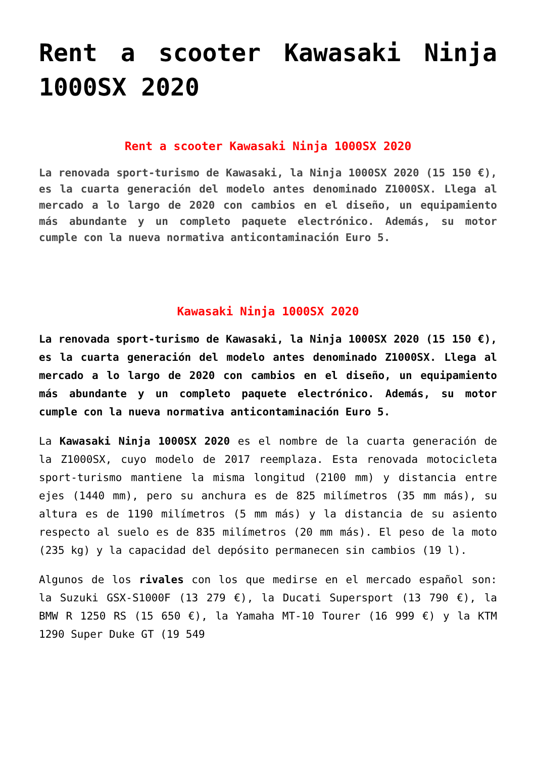Rent a scooter Kawasaki Ninja 1000SX 2020
Rent a scooter Kawasaki Ninja 1000SX 2020
La renovada sport-turismo de Kawasaki, la Ninja 1000SX 2020 (15 150 €), es la cuarta generación del modelo antes denominado Z1000SX. Llega al mercado a lo largo de 2020 con cambios en el diseño, un equipamiento más abundante y un completo paquete electrónico. Además, su motor cumple con la nueva normativa anticontaminación Euro 5.
Kawasaki Ninja 1000SX 2020
La renovada sport-turismo de Kawasaki, la Ninja 1000SX 2020 (15 150 €), es la cuarta generación del modelo antes denominado Z1000SX. Llega al mercado a lo largo de 2020 con cambios en el diseño, un equipamiento más abundante y un completo paquete electrónico. Además, su motor cumple con la nueva normativa anticontaminación Euro 5.
La Kawasaki Ninja 1000SX 2020 es el nombre de la cuarta generación de la Z1000SX, cuyo modelo de 2017 reemplaza. Esta renovada motocicleta sport-turismo mantiene la misma longitud (2100 mm) y distancia entre ejes (1440 mm), pero su anchura es de 825 milímetros (35 mm más), su altura es de 1190 milímetros (5 mm más) y la distancia de su asiento respecto al suelo es de 835 milímetros (20 mm más). El peso de la moto (235 kg) y la capacidad del depósito permanecen sin cambios (19 l).
Algunos de los rivales con los que medirse en el mercado español son: la Suzuki GSX-S1000F (13 279 €), la Ducati Supersport (13 790 €), la BMW R 1250 RS (15 650 €), la Yamaha MT-10 Tourer (16 999 €) y la KTM 1290 Super Duke GT (19 549